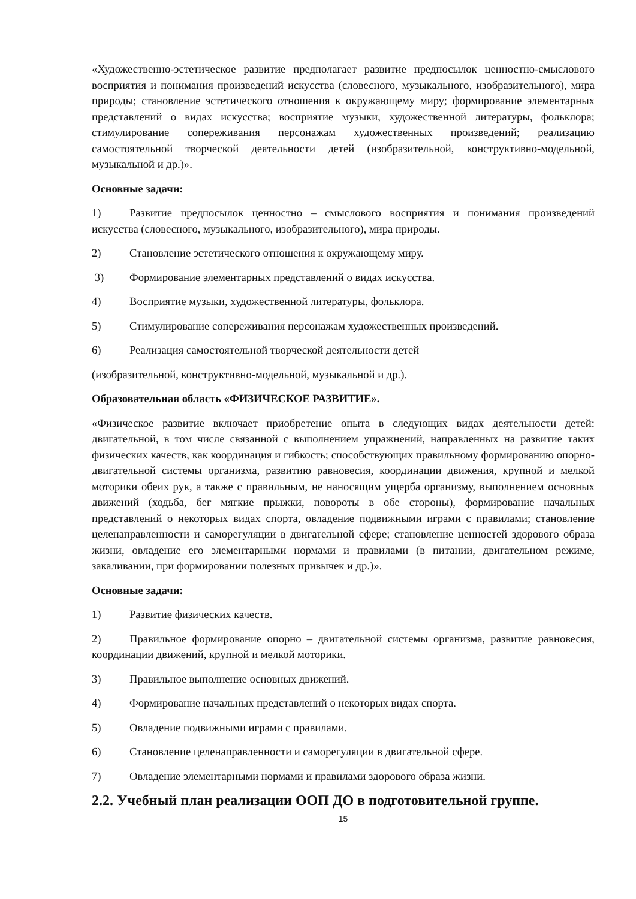«Художественно-эстетическое развитие предполагает развитие предпосылок ценностно-смыслового восприятия и понимания произведений искусства (словесного, музыкального, изобразительного), мира природы; становление эстетического отношения к окружающему миру; формирование элементарных представлений о видах искусства; восприятие музыки, художественной литературы, фольклора; стимулирование сопереживания персонажам художественных произведений; реализацию самостоятельной творческой деятельности детей (изобразительной, конструктивно-модельной, музыкальной и др.)».
Основные задачи:
1) Развитие предпосылок ценностно – смыслового восприятия и понимания произведений искусства (словесного, музыкального, изобразительного), мира природы.
2) Становление эстетического отношения к окружающему миру.
3) Формирование элементарных представлений о видах искусства.
4) Восприятие музыки, художественной литературы, фольклора.
5) Стимулирование сопереживания персонажам художественных произведений.
6) Реализация самостоятельной творческой деятельности детей
(изобразительной, конструктивно-модельной, музыкальной и др.).
Образовательная область «ФИЗИЧЕСКОЕ РАЗВИТИЕ».
«Физическое развитие включает приобретение опыта в следующих видах деятельности детей: двигательной, в том числе связанной с выполнением упражнений, направленных на развитие таких физических качеств, как координация и гибкость; способствующих правильному формированию опорно- двигательной системы организма, развитию равновесия, координации движения, крупной и мелкой моторики обеих рук, а также с правильным, не наносящим ущерба организму, выполнением основных движений (ходьба, бег мягкие прыжки, повороты в обе стороны), формирование начальных представлений о некоторых видах спорта, овладение подвижными играми с правилами; становление целенаправленности и саморегуляции в двигательной сфере; становление ценностей здорового образа жизни, овладение его элементарными нормами и правилами (в питании, двигательном режиме, закаливании, при формировании полезных привычек и др.)».
Основные задачи:
1) Развитие физических качеств.
2) Правильное формирование опорно – двигательной системы организма, развитие равновесия, координации движений, крупной и мелкой моторики.
3) Правильное выполнение основных движений.
4) Формирование начальных представлений о некоторых видах спорта.
5) Овладение подвижными играми с правилами.
6) Становление целенаправленности и саморегуляции в двигательной сфере.
7) Овладение элементарными нормами и правилами здорового образа жизни.
2.2. Учебный план реализации ООП ДО в подготовительной группе.
15